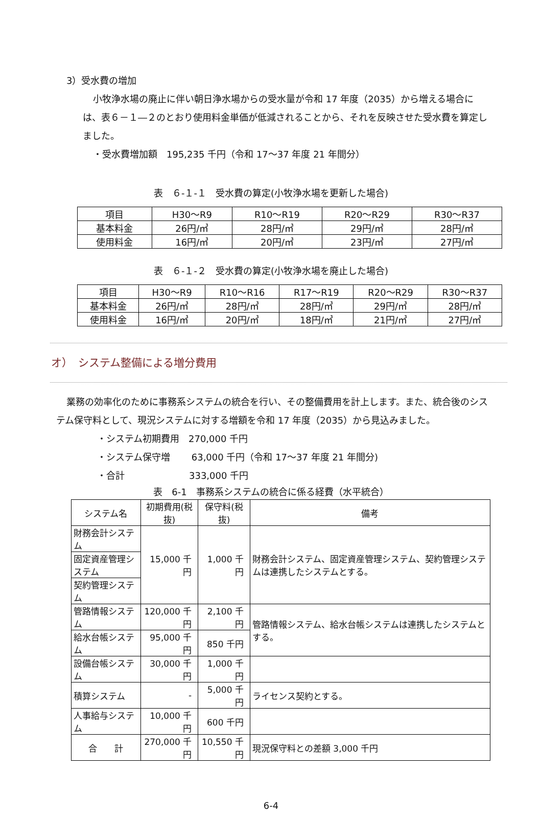3）受水費の増加
小牧浄水場の廃止に伴い朝日浄水場からの受水量が令和 17 年度（2035）から増える場合には、表６－１―２のとおり使用料金単価が低減されることから、それを反映させた受水費を算定しました。
・受水費増加額　195,235 千円（令和 17～37 年度 21 年間分）
表　６-１-１　受水費の算定(小牧浄水場を更新した場合)
| 項目 | H30～R9 | R10～R19 | R20～R29 | R30～R37 |
| 基本料金 | 26円/㎥ | 28円/㎥ | 29円/㎥ | 28円/㎥ |
| 使用料金 | 16円/㎥ | 20円/㎥ | 23円/㎥ | 27円/㎥ |
表　６-１-２　受水費の算定(小牧浄水場を廃止した場合)
| 項目 | H30～R9 | R10～R16 | R17～R19 | R20～R29 | R30～R37 |
| 基本料金 | 26円/㎥ | 28円/㎥ | 28円/㎥ | 29円/㎥ | 28円/㎥ |
| 使用料金 | 16円/㎥ | 20円/㎥ | 18円/㎥ | 21円/㎥ | 27円/㎥ |
オ）　システム整備による増分費用
業務の効率化のために事務系システムの統合を行い、その整備費用を計上します。また、統合後のシステム保守料として、現況システムに対する増額を令和 17 年度（2035）から見込みました。
・システム初期費用　270,000 千円
・システム保守増　　 63,000 千円（令和 17～37 年度 21 年間分)
・合計　　　　　　　333,000 千円
表　6-1　事務系システムの統合に係る経費（水平統合）
| システム名 | 初期費用(税抜) | 保守料(税抜) | 備考 |
| --- | --- | --- | --- |
| 財務会計システム | 15,000 千円 | 1,000 千円 | 財務会計システム、固定資産管理システム、契約管理システムは連携したシステムとする。 |
| 固定資産管理システム | | | |
| 契約管理システム | | | |
| 管路情報システム | 120,000 千円 | 2,100 千円 | 管路情報システム、給水台帳システムは連携したシステムとする。 |
| 給水台帳システム | 95,000 千円 | 850 千円 | |
| 設備台帳システム | 30,000 千円 | 1,000 千円 | |
| 積算システム | - | 5,000 千円 | ライセンス契約とする。 |
| 人事給与システム | 10,000 千円 | 600 千円 | |
| 合 計 | 270,000 千円 | 10,550 千円 | 現況保守料との差額 3,000 千円 |
6-4